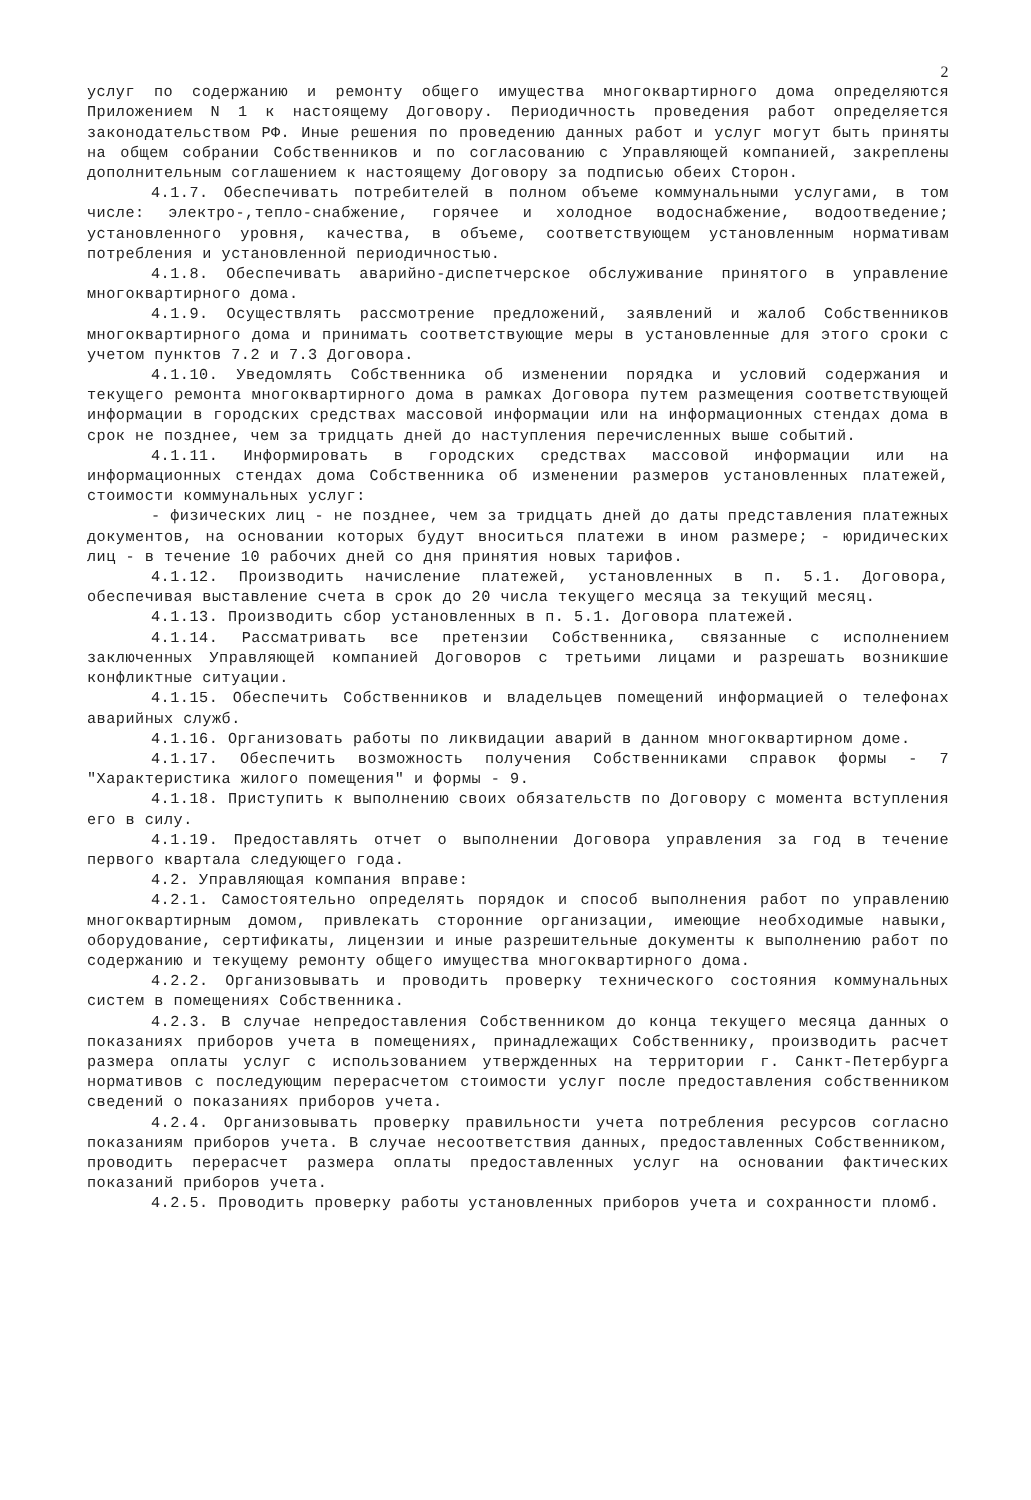2
услуг по содержанию и ремонту общего имущества многоквартирного дома определяются Приложением N 1 к настоящему Договору. Периодичность проведения работ определяется законодательством РФ. Иные решения по проведению данных работ и услуг могут быть приняты на общем собрании Собственников и по согласованию с Управляющей компанией, закреплены дополнительным соглашением к настоящему Договору за подписью обеих Сторон.
4.1.7. Обеспечивать потребителей в полном объеме коммунальными услугами, в том числе: электро-,тепло-снабжение, горячее и холодное водоснабжение, водоотведение; установленного уровня, качества, в объеме, соответствующем установленным нормативам потребления и установленной периодичностью.
4.1.8. Обеспечивать аварийно-диспетчерское обслуживание принятого в управление многоквартирного дома.
4.1.9. Осуществлять рассмотрение предложений, заявлений и жалоб Собственников многоквартирного дома и принимать соответствующие меры в установленные для этого сроки с учетом пунктов 7.2 и 7.3 Договора.
4.1.10. Уведомлять Собственника об изменении порядка и условий содержания и текущего ремонта многоквартирного дома в рамках Договора путем размещения соответствующей информации в городских средствах массовой информации или на информационных стендах дома в срок не позднее, чем за тридцать дней до наступления перечисленных выше событий.
4.1.11. Информировать в городских средствах массовой информации или на информационных стендах дома Собственника об изменении размеров установленных платежей, стоимости коммунальных услуг:
- физических лиц - не позднее, чем за тридцать дней до даты представления платежных документов, на основании которых будут вноситься платежи в ином размере; - юридических лиц - в течение 10 рабочих дней со дня принятия новых тарифов.
4.1.12. Производить начисление платежей, установленных в п. 5.1. Договора, обеспечивая выставление счета в срок до 20 числа текущего месяца за текущий месяц.
4.1.13. Производить сбор установленных в п. 5.1. Договора платежей.
4.1.14. Рассматривать все претензии Собственника, связанные с исполнением заключенных Управляющей компанией Договоров с третьими лицами и разрешать возникшие конфликтные ситуации.
4.1.15. Обеспечить Собственников и владельцев помещений информацией о телефонах аварийных служб.
4.1.16. Организовать работы по ликвидации аварий в данном многоквартирном доме.
4.1.17. Обеспечить возможность получения Собственниками справок формы - 7 "Характеристика жилого помещения" и формы - 9.
4.1.18. Приступить к выполнению своих обязательств по Договору с момента вступления его в силу.
4.1.19. Предоставлять отчет о выполнении Договора управления за год в течение первого квартала следующего года.
4.2. Управляющая компания вправе:
4.2.1. Самостоятельно определять порядок и способ выполнения работ по управлению многоквартирным домом, привлекать сторонние организации, имеющие необходимые навыки, оборудование, сертификаты, лицензии и иные разрешительные документы к выполнению работ по содержанию и текущему ремонту общего имущества многоквартирного дома.
4.2.2. Организовывать и проводить проверку технического состояния коммунальных систем в помещениях Собственника.
4.2.3. В случае непредоставления Собственником до конца текущего месяца данных о показаниях приборов учета в помещениях, принадлежащих Собственнику, производить расчет размера оплаты услуг с использованием утвержденных на территории г. Санкт-Петербурга нормативов с последующим перерасчетом стоимости услуг после предоставления собственником сведений о показаниях приборов учета.
4.2.4. Организовывать проверку правильности учета потребления ресурсов согласно показаниям приборов учета. В случае несоответствия данных, предоставленных Собственником, проводить перерасчет размера оплаты предоставленных услуг на основании фактических показаний приборов учета.
4.2.5. Проводить проверку работы установленных приборов учета и сохранности пломб.